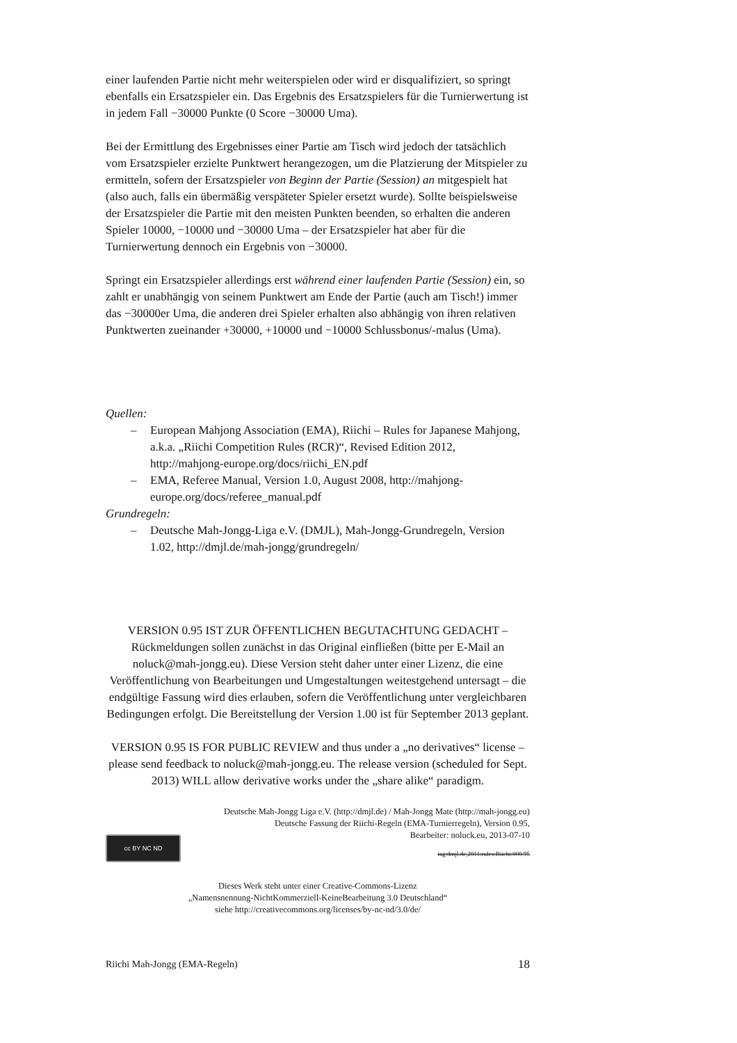einer laufenden Partie nicht mehr weiterspielen oder wird er disqualifiziert, so springt ebenfalls ein Ersatzspieler ein. Das Ergebnis des Ersatzspielers für die Turnierwertung ist in jedem Fall −30000 Punkte (0 Score −30000 Uma).
Bei der Ermittlung des Ergebnisses einer Partie am Tisch wird jedoch der tatsächlich vom Ersatzspieler erzielte Punktwert herangezogen, um die Platzierung der Mitspieler zu ermitteln, sofern der Ersatzspieler von Beginn der Partie (Session) an mitgespielt hat (also auch, falls ein übermäßig verspäteter Spieler ersetzt wurde). Sollte beispielsweise der Ersatzspieler die Partie mit den meisten Punkten beenden, so erhalten die anderen Spieler 10000, −10000 und −30000 Uma – der Ersatzspieler hat aber für die Turnierwertung dennoch ein Ergebnis von −30000.
Springt ein Ersatzspieler allerdings erst während einer laufenden Partie (Session) ein, so zahlt er unabhängig von seinem Punktwert am Ende der Partie (auch am Tisch!) immer das −30000er Uma, die anderen drei Spieler erhalten also abhängig von ihren relativen Punktwerten zueinander +30000, +10000 und −10000 Schlussbonus/-malus (Uma).
Quellen:
– European Mahjong Association (EMA), Riichi – Rules for Japanese Mahjong, a.k.a. „Riichi Competition Rules (RCR)“, Revised Edition 2012, http://mahjong-europe.org/docs/riichi_EN.pdf
– EMA, Referee Manual, Version 1.0, August 2008, http://mahjong-europe.org/docs/referee_manual.pdf
Grundregeln:
– Deutsche Mah-Jongg-Liga e.V. (DMJL), Mah-Jongg-Grundregeln, Version 1.02, http://dmjl.de/mah-jongg/grundregeln/
VERSION 0.95 IST ZUR ÖFFENTLICHEN BEGUTACHTUNG GEDACHT – Rückmeldungen sollen zunächst in das Original einfließen (bitte per E-Mail an noluck@mah-jongg.eu). Diese Version steht daher unter einer Lizenz, die eine Veröffentlichung von Bearbeitungen und Umgestaltungen weitestgehend untersagt – die endgültige Fassung wird dies erlauben, sofern die Veröffentlichung unter vergleichbaren Bedingungen erfolgt. Die Bereitstellung der Version 1.00 ist für September 2013 geplant.
VERSION 0.95 IS FOR PUBLIC REVIEW and thus under a „no derivatives“ license – please send feedback to noluck@mah-jongg.eu. The release version (scheduled for Sept. 2013) WILL allow derivative works under the „share alike“ paradigm.
Deutsche Mah-Jongg Liga e.V. (http://dmjl.de) / Mah-Jongg Mate (http://mah-jongg.eu)
Deutsche Fassung der Riichi-Regeln (EMA-Turnierregeln), Version 0.95,
Bearbeiter: noluck.eu, 2013-07-10
cc BY NC ND tag:dmjl.de,2011:rules:Riichi:000.95
Dieses Werk steht unter einer Creative-Commons-Lizenz
„Namensnennung-NichtKommerziell-KeineBearbeitung 3.0 Deutschland“
siehe http://creativecommons.org/licenses/by-nc-nd/3.0/de/
Riichi Mah-Jongg (EMA-Regeln) 18